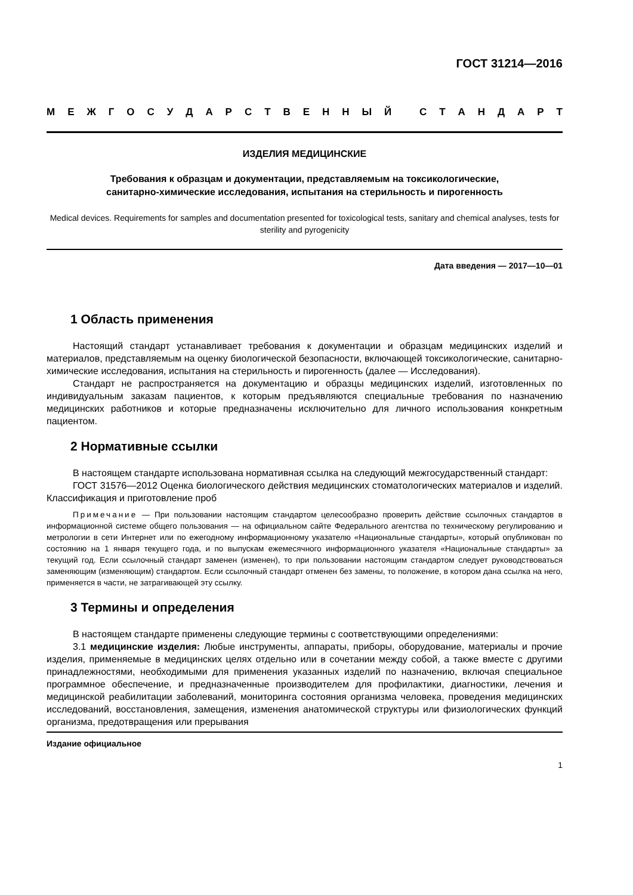ГОСТ 31214—2016
МЕЖГОСУДАРСТВЕННЫЙ СТАНДАРТ
ИЗДЕЛИЯ МЕДИЦИНСКИЕ
Требования к образцам и документации, представляемым на токсикологические,
санитарно-химические исследования, испытания на стерильность и пирогенность
Medical devices. Requirements for samples and documentation presented for toxicological tests, sanitary and chemical analyses, tests for sterility and pyrogenicity
Дата введения — 2017—10—01
1 Область применения
Настоящий стандарт устанавливает требования к документации и образцам медицинских изделий и материалов, представляемым на оценку биологической безопасности, включающей токсикологические, санитарно-химические исследования, испытания на стерильность и пирогенность (далее — Исследования).
Стандарт не распространяется на документацию и образцы медицинских изделий, изготовленных по индивидуальным заказам пациентов, к которым предъявляются специальные требования по назначению медицинских работников и которые предназначены исключительно для личного использования конкретным пациентом.
2 Нормативные ссылки
В настоящем стандарте использована нормативная ссылка на следующий межгосударственный стандарт:
ГОСТ 31576—2012 Оценка биологического действия медицинских стоматологических материалов и изделий. Классификация и приготовление проб
Примечание — При пользовании настоящим стандартом целесообразно проверить действие ссылочных стандартов в информационной системе общего пользования — на официальном сайте Федерального агентства по техническому регулированию и метрологии в сети Интернет или по ежегодному информационному указателю «Национальные стандарты», который опубликован по состоянию на 1 января текущего года, и по выпускам ежемесячного информационного указателя «Национальные стандарты» за текущий год. Если ссылочный стандарт заменен (изменен), то при пользовании настоящим стандартом следует руководствоваться заменяющим (изменяющим) стандартом. Если ссылочный стандарт отменен без замены, то положение, в котором дана ссылка на него, применяется в части, не затрагивающей эту ссылку.
3 Термины и определения
В настоящем стандарте применены следующие термины с соответствующими определениями:
3.1 медицинские изделия: Любые инструменты, аппараты, приборы, оборудование, материалы и прочие изделия, применяемые в медицинских целях отдельно или в сочетании между собой, а также вместе с другими принадлежностями, необходимыми для применения указанных изделий по назначению, включая специальное программное обеспечение, и предназначенные производителем для профилактики, диагностики, лечения и медицинской реабилитации заболеваний, мониторинга состояния организма человека, проведения медицинских исследований, восстановления, замещения, изменения анатомической структуры или физиологических функций организма, предотвращения или прерывания
Издание официальное
1